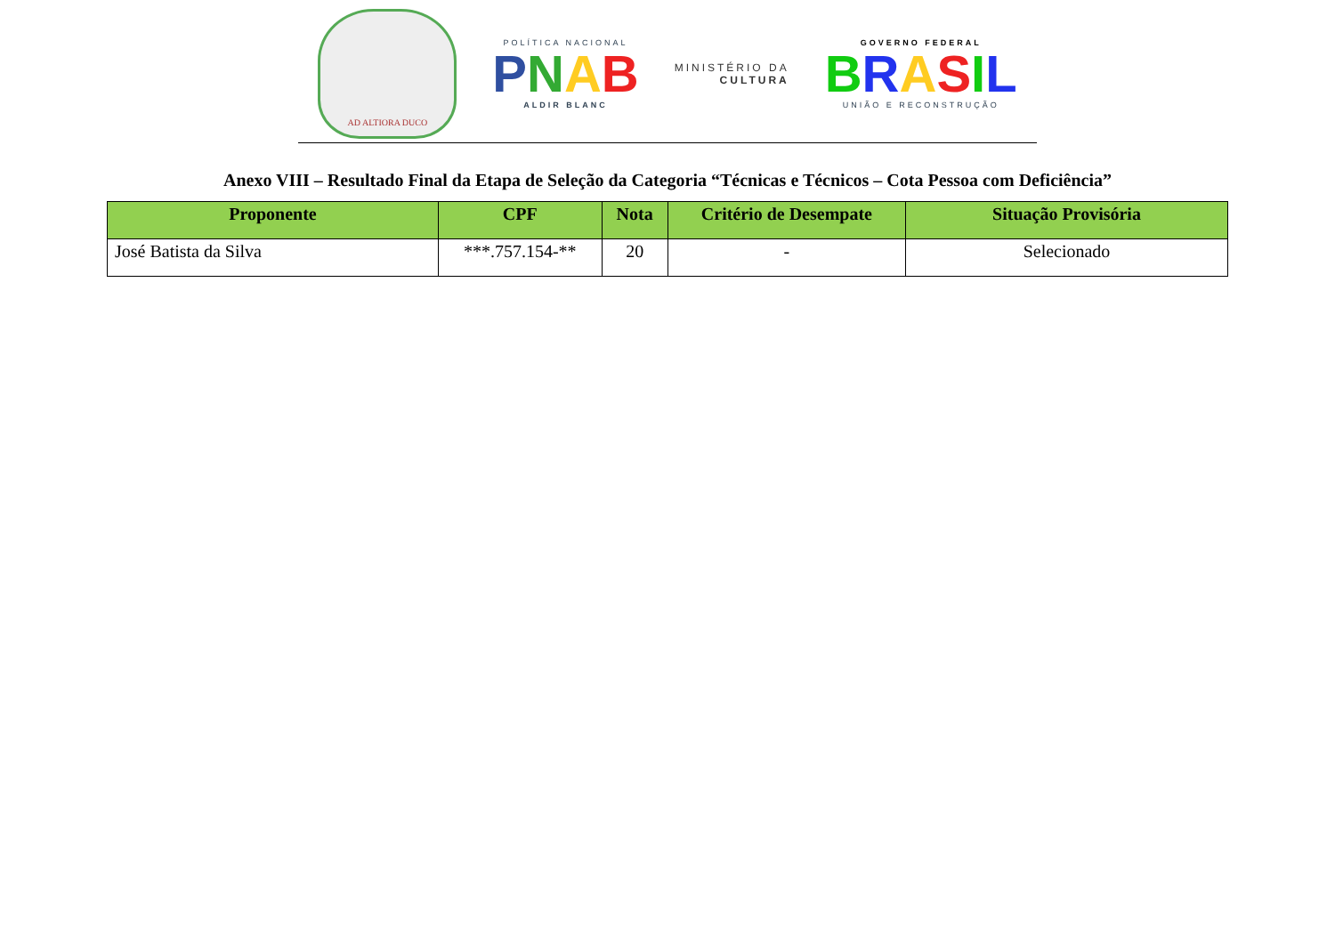AD ALTIORA DUCO
POLÍTICA NACIONAL
PNAB
ALDIR BLANC
MINISTÉRIO DA
CULTURA
GOVERNO FEDERAL
BRASIL
UNIÃO E RECONSTRUÇÃO
Anexo VIII – Resultado Final da Etapa de Seleção da Categoria “Técnicas e Técnicos – Cota Pessoa com Deficiência”
| Proponente | CPF | Nota | Critério de Desempate | Situação Provisória |
| --- | --- | --- | --- | --- |
| José Batista da Silva | ***.757.154-** | 20 | - | Selecionado |